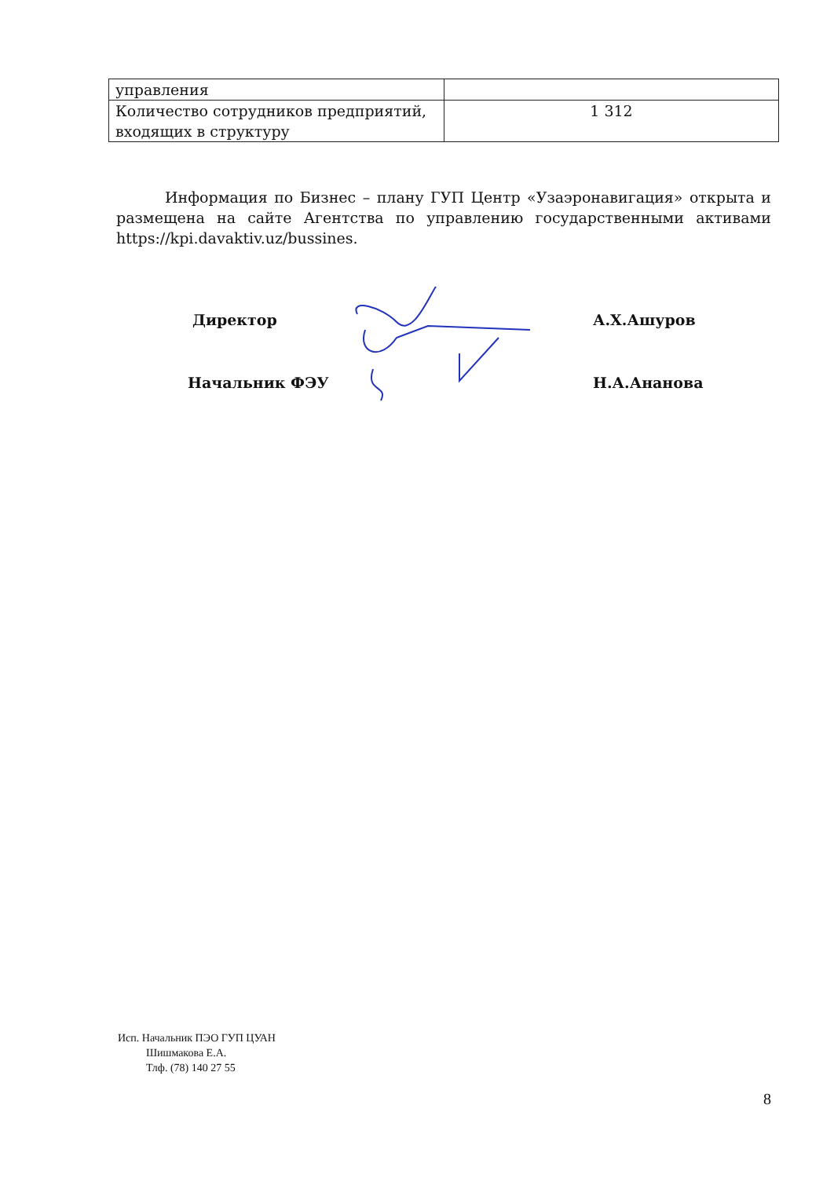| управления | |
| Количество сотрудников предприятий, входящих в структуру | 1 312 |
Информация по Бизнес – плану ГУП Центр «Узаэронавигация» открыта и размещена на сайте Агентства по управлению государственными активами https://kpi.davaktiv.uz/bussines.
Директор А.Х.Ашуров
Начальник ФЭУ Н.А.Ананова
Исп. Начальник ПЭО ГУП ЦУАН
Шишмакова Е.А.
Тлф. (78) 140 27 55
8